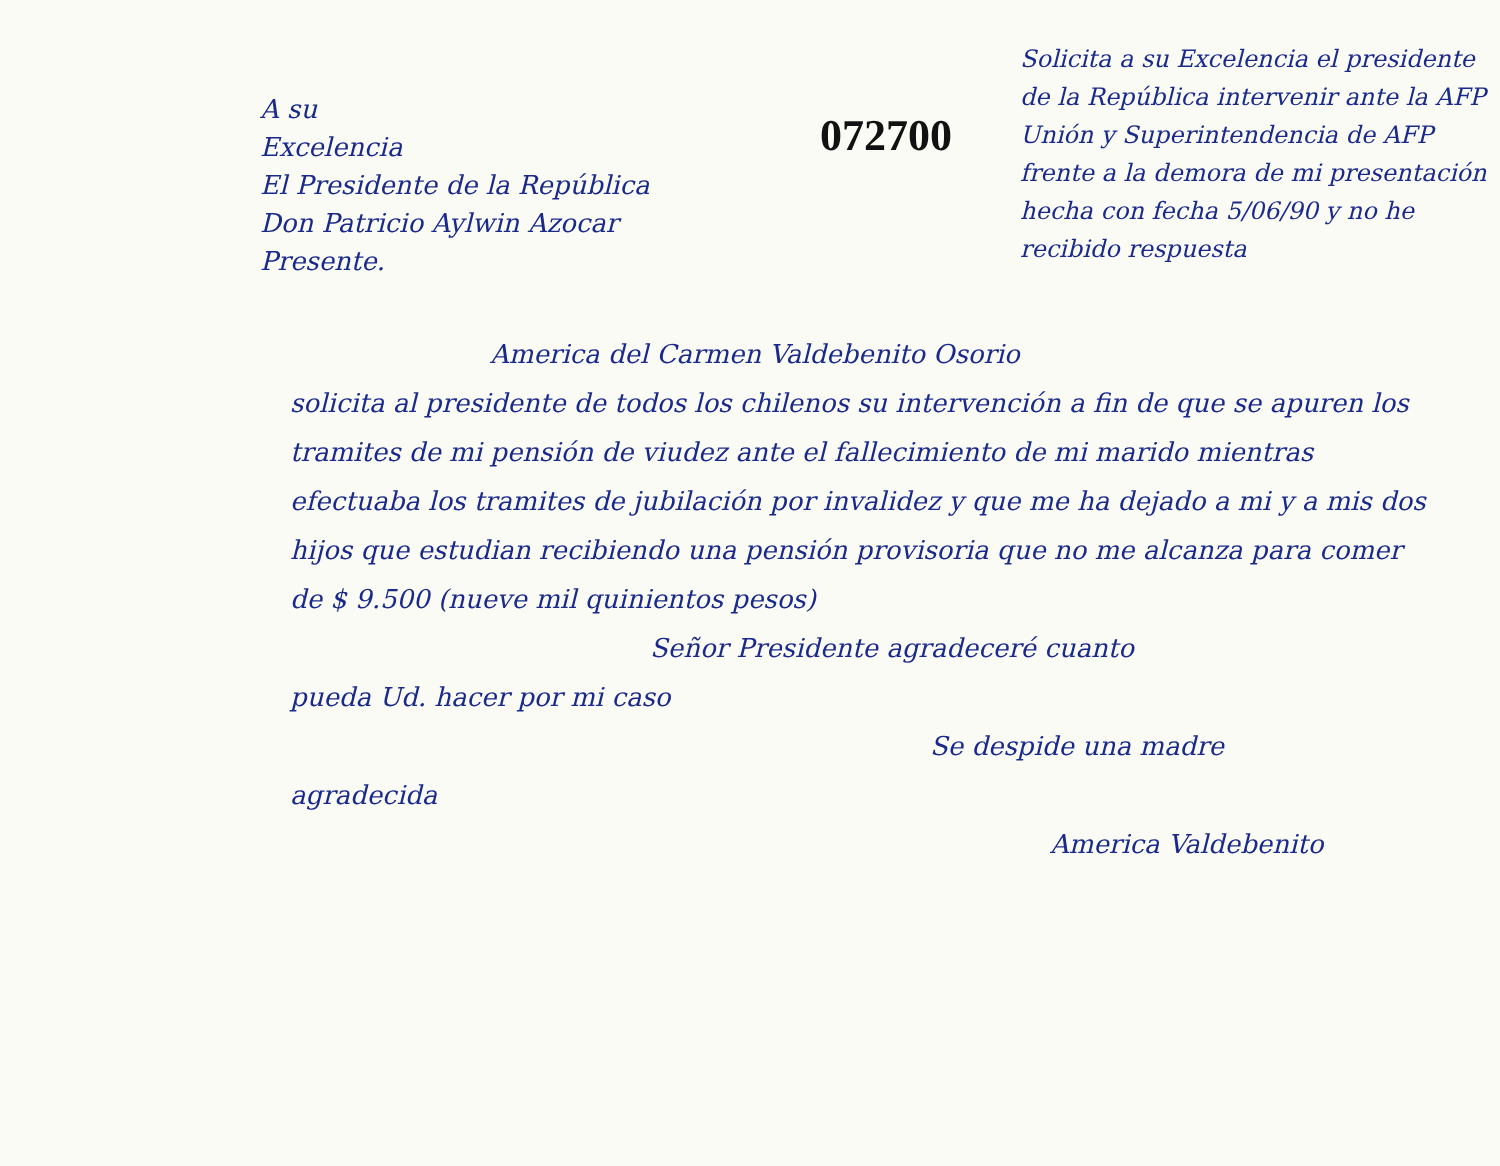A su
Excelencia
El Presidente de la República
Don Patricio Aylwin Azocar
Presente.
072700
Solicita a su Excelencia el presidente de la República intervenir ante la AFP Unión y Superintendencia de AFP frente a la demora de mi presentación hecha con fecha 5/06/90 y no he recibido respuesta
America del Carmen Valdebenito Osorio
solicita al presidente de todos los chilenos su intervención a fin de que se apuren los tramites de mi pensión de viudez ante el fallecimiento de mi marido mientras efectuaba los tramites de jubilación por invalidez y que me ha dejado a mi y a mis dos hijos que estudian recibiendo una pensión provisoria que no me alcanza para comer de $ 9.500 (nueve mil quinientos pesos)
Señor Presidente agradeceré cuanto
pueda Ud. hacer por mi caso
Se despide una madre
agradecida
America Valdebenito